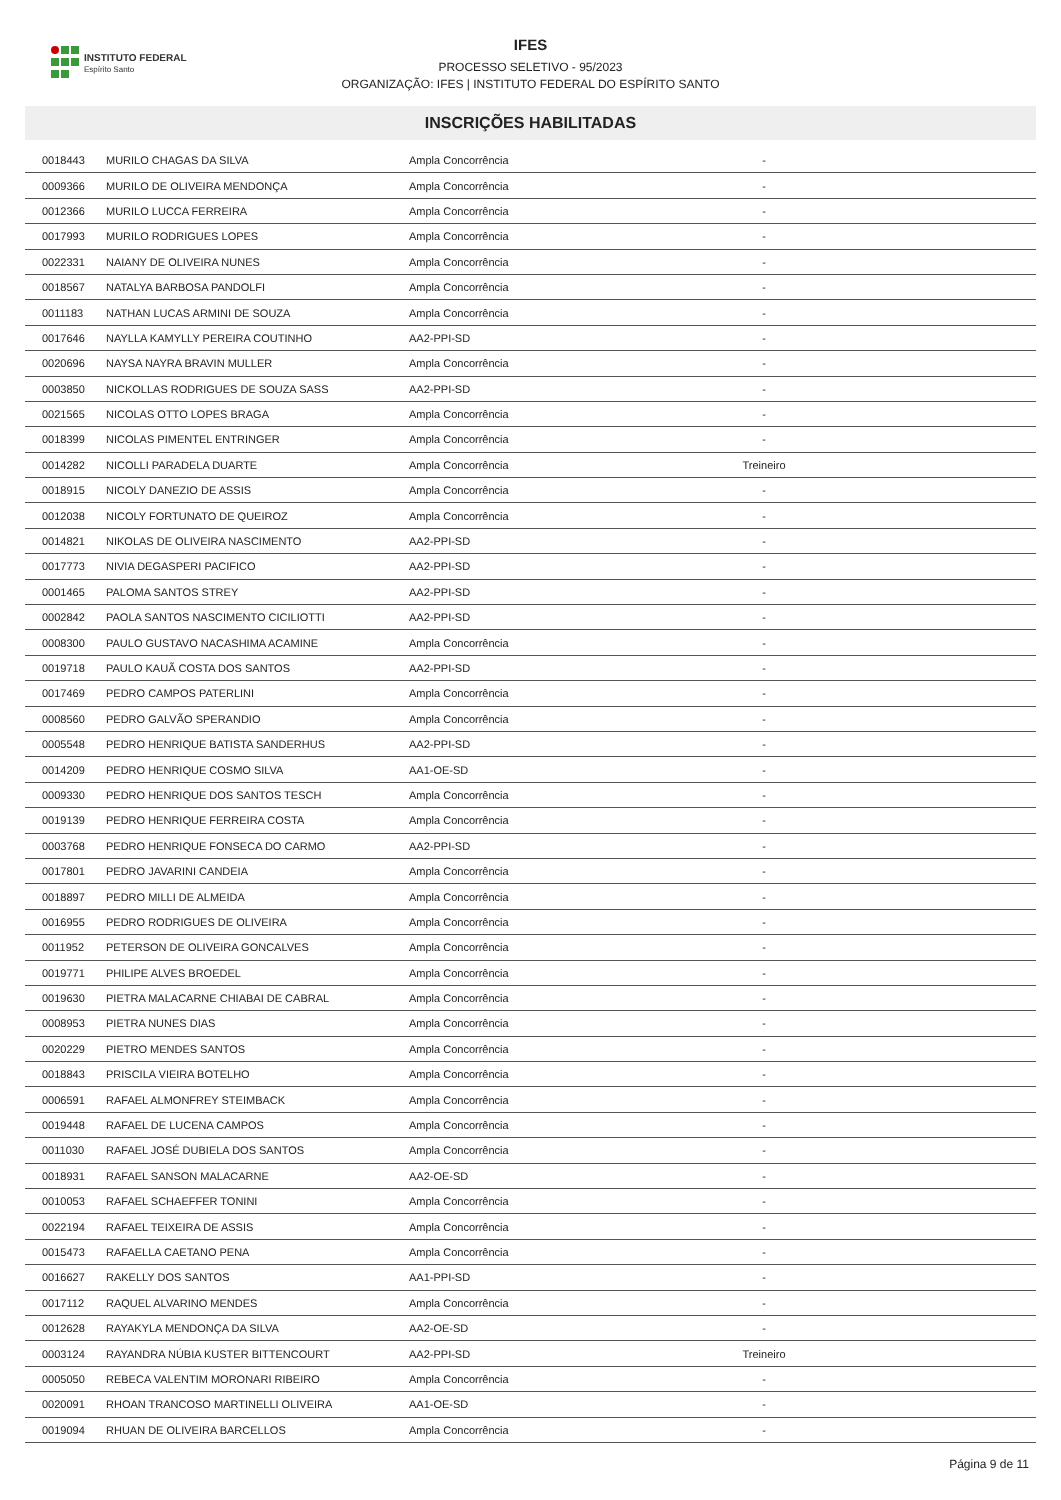INSTITUTO FEDERAL
Espírito Santo
IFES
PROCESSO SELETIVO - 95/2023
ORGANIZAÇÃO: IFES | INSTITUTO FEDERAL DO ESPÍRITO SANTO
INSCRIÇÕES HABILITADAS
| 0018443 | MURILO CHAGAS DA SILVA | Ampla Concorrência | - | |
| 0009366 | MURILO DE OLIVEIRA MENDONÇA | Ampla Concorrência | - | |
| 0012366 | MURILO LUCCA FERREIRA | Ampla Concorrência | - | |
| 0017993 | MURILO RODRIGUES LOPES | Ampla Concorrência | - | |
| 0022331 | NAIANY DE OLIVEIRA NUNES | Ampla Concorrência | - | |
| 0018567 | NATALYA BARBOSA PANDOLFI | Ampla Concorrência | - | |
| 0011183 | NATHAN LUCAS ARMINI DE SOUZA | Ampla Concorrência | - | |
| 0017646 | NAYLLA KAMYLLY PEREIRA COUTINHO | AA2-PPI-SD | - | |
| 0020696 | NAYSA NAYRA BRAVIN MULLER | Ampla Concorrência | - | |
| 0003850 | NICKOLLAS RODRIGUES DE SOUZA SASS | AA2-PPI-SD | - | |
| 0021565 | NICOLAS OTTO LOPES BRAGA | Ampla Concorrência | - | |
| 0018399 | NICOLAS PIMENTEL ENTRINGER | Ampla Concorrência | - | |
| 0014282 | NICOLLI PARADELA DUARTE | Ampla Concorrência | Treineiro | |
| 0018915 | NICOLY DANEZIO DE ASSIS | Ampla Concorrência | - | |
| 0012038 | NICOLY FORTUNATO DE QUEIROZ | Ampla Concorrência | - | |
| 0014821 | NIKOLAS DE OLIVEIRA NASCIMENTO | AA2-PPI-SD | - | |
| 0017773 | NIVIA DEGASPERI PACIFICO | AA2-PPI-SD | - | |
| 0001465 | PALOMA SANTOS STREY | AA2-PPI-SD | - | |
| 0002842 | PAOLA SANTOS NASCIMENTO CICILIOTTI | AA2-PPI-SD | - | |
| 0008300 | PAULO GUSTAVO NACASHIMA ACAMINE | Ampla Concorrência | - | |
| 0019718 | PAULO KAUÃ COSTA DOS SANTOS | AA2-PPI-SD | - | |
| 0017469 | PEDRO CAMPOS PATERLINI | Ampla Concorrência | - | |
| 0008560 | PEDRO GALVÃO SPERANDIO | Ampla Concorrência | - | |
| 0005548 | PEDRO HENRIQUE BATISTA SANDERHUS | AA2-PPI-SD | - | |
| 0014209 | PEDRO HENRIQUE COSMO SILVA | AA1-OE-SD | - | |
| 0009330 | PEDRO HENRIQUE DOS SANTOS TESCH | Ampla Concorrência | - | |
| 0019139 | PEDRO HENRIQUE FERREIRA COSTA | Ampla Concorrência | - | |
| 0003768 | PEDRO HENRIQUE FONSECA DO CARMO | AA2-PPI-SD | - | |
| 0017801 | PEDRO JAVARINI CANDEIA | Ampla Concorrência | - | |
| 0018897 | PEDRO MILLI DE ALMEIDA | Ampla Concorrência | - | |
| 0016955 | PEDRO RODRIGUES DE OLIVEIRA | Ampla Concorrência | - | |
| 0011952 | PETERSON DE OLIVEIRA GONCALVES | Ampla Concorrência | - | |
| 0019771 | PHILIPE ALVES BROEDEL | Ampla Concorrência | - | |
| 0019630 | PIETRA MALACARNE CHIABAI DE CABRAL | Ampla Concorrência | - | |
| 0008953 | PIETRA NUNES DIAS | Ampla Concorrência | - | |
| 0020229 | PIETRO MENDES SANTOS | Ampla Concorrência | - | |
| 0018843 | PRISCILA VIEIRA BOTELHO | Ampla Concorrência | - | |
| 0006591 | RAFAEL ALMONFREY STEIMBACK | Ampla Concorrência | - | |
| 0019448 | RAFAEL DE LUCENA CAMPOS | Ampla Concorrência | - | |
| 0011030 | RAFAEL JOSÉ DUBIELA DOS SANTOS | Ampla Concorrência | - | |
| 0018931 | RAFAEL SANSON MALACARNE | AA2-OE-SD | - | |
| 0010053 | RAFAEL SCHAEFFER TONINI | Ampla Concorrência | - | |
| 0022194 | RAFAEL TEIXEIRA DE ASSIS | Ampla Concorrência | - | |
| 0015473 | RAFAELLA CAETANO PENA | Ampla Concorrência | - | |
| 0016627 | RAKELLY DOS SANTOS | AA1-PPI-SD | - | |
| 0017112 | RAQUEL ALVARINO MENDES | Ampla Concorrência | - | |
| 0012628 | RAYAKYLA MENDONÇA DA SILVA | AA2-OE-SD | - | |
| 0003124 | RAYANDRA NÚBIA KUSTER BITTENCOURT | AA2-PPI-SD | Treineiro | |
| 0005050 | REBECA VALENTIM MORONARI RIBEIRO | Ampla Concorrência | - | |
| 0020091 | RHOAN TRANCOSO MARTINELLI OLIVEIRA | AA1-OE-SD | - | |
| 0019094 | RHUAN DE OLIVEIRA BARCELLOS | Ampla Concorrência | - | |
Página 9 de 11